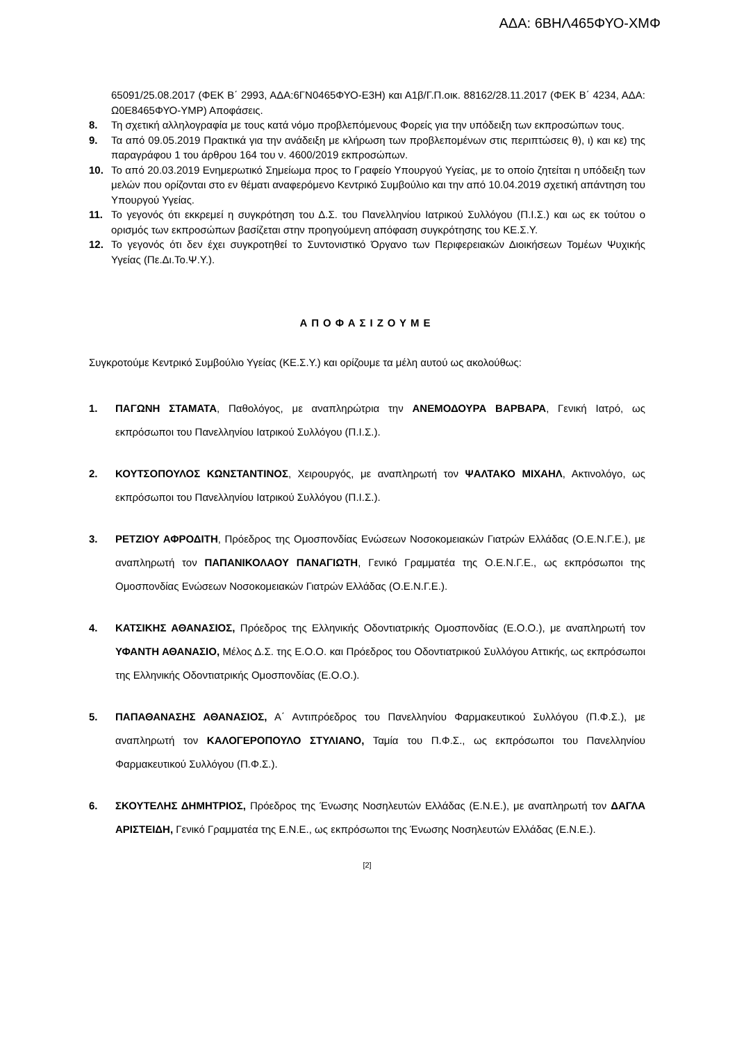ΑΔΑ: 6ΒΗΛ465ΦΥΟ-ΧΜΦ
65091/25.08.2017 (ΦΕΚ Β΄ 2993, ΑΔΑ:6ΓΝ0465ΦΥΟ-Ε3Η) και Α1β/Γ.Π.οικ. 88162/28.11.2017 (ΦΕΚ Β΄ 4234, ΑΔΑ: Ω0Ε8465ΦΥΟ-ΥΜΡ) Αποφάσεις.
8. Τη σχετική αλληλογραφία με τους κατά νόμο προβλεπόμενους Φορείς για την υπόδειξη των εκπροσώπων τους.
9. Τα από 09.05.2019 Πρακτικά για την ανάδειξη με κλήρωση των προβλεπομένων στις περιπτώσεις θ), ι) και κε) της παραγράφου 1 του άρθρου 164 του ν. 4600/2019 εκπροσώπων.
10. Το από 20.03.2019 Ενημερωτικό Σημείωμα προς το Γραφείο Υπουργού Υγείας, με το οποίο ζητείται η υπόδειξη των μελών που ορίζονται στο εν θέματι αναφερόμενο Κεντρικό Συμβούλιο και την από 10.04.2019 σχετική απάντηση του Υπουργού Υγείας.
11. Το γεγονός ότι εκκρεμεί η συγκρότηση του Δ.Σ. του Πανελληνίου Ιατρικού Συλλόγου (Π.Ι.Σ.) και ως εκ τούτου ο ορισμός των εκπροσώπων βασίζεται στην προηγούμενη απόφαση συγκρότησης του ΚΕ.Σ.Υ.
12. Το γεγονός ότι δεν έχει συγκροτηθεί το Συντονιστικό Όργανο των Περιφερειακών Διοικήσεων Τομέων Ψυχικής Υγείας (Πε.Δι.Το.Ψ.Υ.).
ΑΠΟΦΑΣΙΖΟΥΜΕ
Συγκροτούμε Κεντρικό Συμβούλιο Υγείας (ΚΕ.Σ.Υ.) και ορίζουμε τα μέλη αυτού ως ακολούθως:
1. ΠΑΓΩΝΗ ΣΤΑΜΑΤΑ, Παθολόγος, με αναπληρώτρια την ΑΝΕΜΟΔΟΥΡΑ ΒΑΡΒΑΡΑ, Γενική Ιατρό, ως εκπρόσωποι του Πανελληνίου Ιατρικού Συλλόγου (Π.Ι.Σ.).
2. ΚΟΥΤΣΟΠΟΥΛΟΣ ΚΩΝΣΤΑΝΤΙΝΟΣ, Χειρουργός, με αναπληρωτή τον ΨΑΛΤΑΚΟ ΜΙΧΑΗΛ, Ακτινολόγο, ως εκπρόσωποι του Πανελληνίου Ιατρικού Συλλόγου (Π.Ι.Σ.).
3. ΡΕΤΖΙΟΥ ΑΦΡΟΔΙΤΗ, Πρόεδρος της Ομοσπονδίας Ενώσεων Νοσοκομειακών Γιατρών Ελλάδας (Ο.Ε.Ν.Γ.Ε.), με αναπληρωτή τον ΠΑΠΑΝΙΚΟΛΑΟΥ ΠΑΝΑΓΙΩΤΗ, Γενικό Γραμματέα της Ο.Ε.Ν.Γ.Ε., ως εκπρόσωποι της Ομοσπονδίας Ενώσεων Νοσοκομειακών Γιατρών Ελλάδας (Ο.Ε.Ν.Γ.Ε.).
4. ΚΑΤΣΙΚΗΣ ΑΘΑΝΑΣΙΟΣ, Πρόεδρος της Ελληνικής Οδοντιατρικής Ομοσπονδίας (Ε.Ο.Ο.), με αναπληρωτή τον ΥΦΑΝΤΗ ΑΘΑΝΑΣΙΟ, Μέλος Δ.Σ. της Ε.Ο.Ο. και Πρόεδρος του Οδοντιατρικού Συλλόγου Αττικής, ως εκπρόσωποι της Ελληνικής Οδοντιατρικής Ομοσπονδίας (Ε.Ο.Ο.).
5. ΠΑΠΑΘΑΝΑΣΗΣ ΑΘΑΝΑΣΙΟΣ, Α΄ Αντιπρόεδρος του Πανελληνίου Φαρμακευτικού Συλλόγου (Π.Φ.Σ.), με αναπληρωτή τον ΚΑΛΟΓΕΡΟΠΟΥΛΟ ΣΤΥΛΙΑΝΟ, Ταμία του Π.Φ.Σ., ως εκπρόσωποι του Πανελληνίου Φαρμακευτικού Συλλόγου (Π.Φ.Σ.).
6. ΣΚΟΥΤΕΛΗΣ ΔΗΜΗΤΡΙΟΣ, Πρόεδρος της Ένωσης Νοσηλευτών Ελλάδας (Ε.Ν.Ε.), με αναπληρωτή τον ΔΑΓΛΑ ΑΡΙΣΤΕΙΔΗ, Γενικό Γραμματέα της Ε.Ν.Ε., ως εκπρόσωποι της Ένωσης Νοσηλευτών Ελλάδας (Ε.Ν.Ε.).
[2]